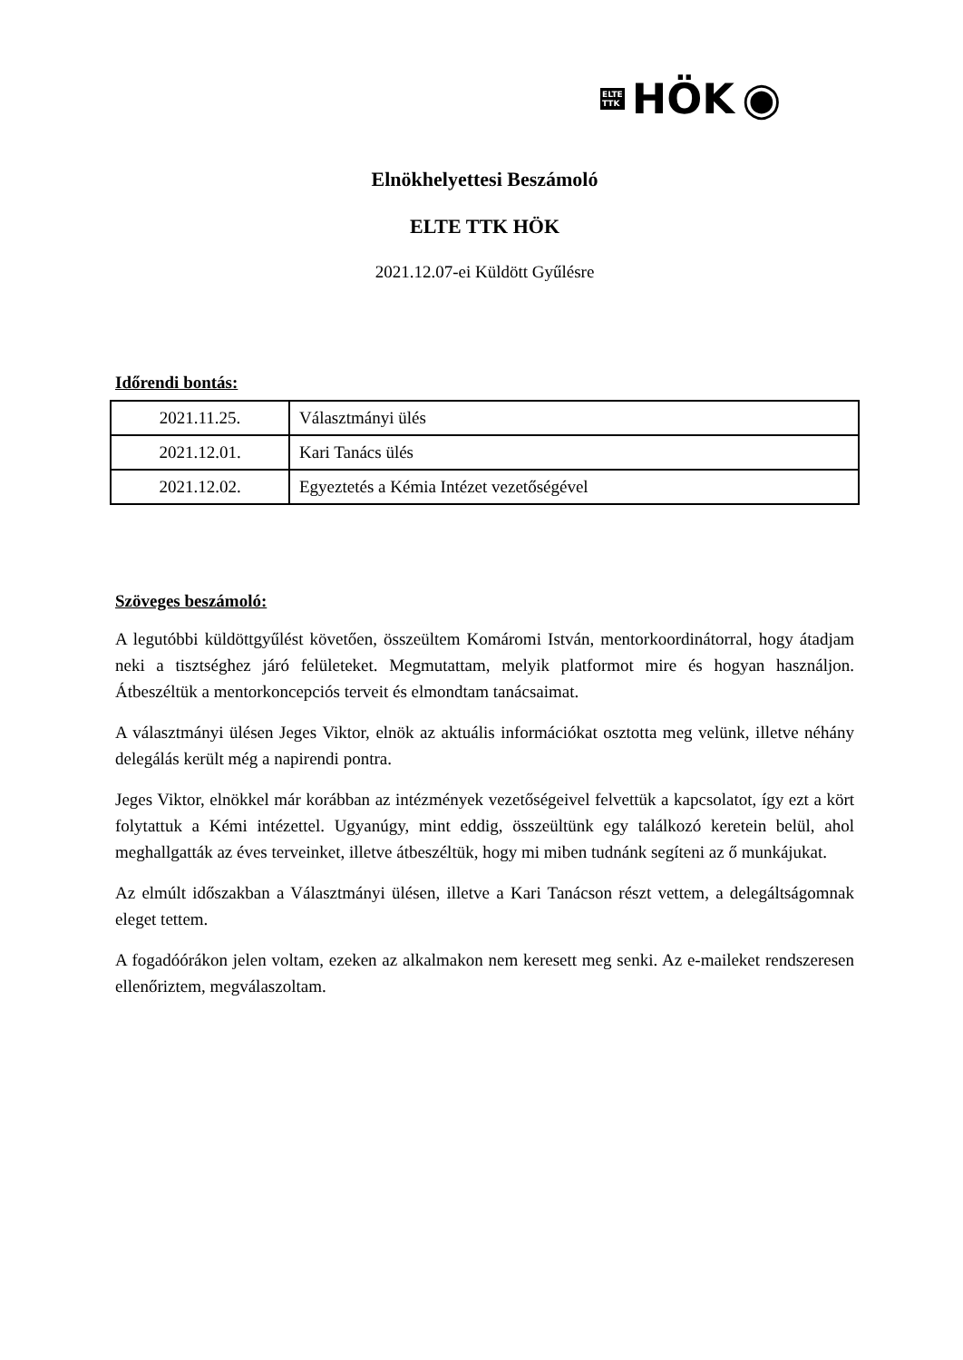ELTE
TTK
HÖK ◉
Elnökhelyettesi Beszámoló
ELTE TTK HÖK
2021.12.07-ei Küldött Gyűlésre
Időrendi bontás:
| 2021.11.25. | Választmányi ülés |
| 2021.12.01. | Kari Tanács ülés |
| 2021.12.02. | Egyeztetés a Kémia Intézet vezetőségével |
Szöveges beszámoló:
A legutóbbi küldöttgyűlést követően, összeültem Komáromi István, mentorkoordinátorral, hogy átadjam neki a tisztséghez járó felületeket. Megmutattam, melyik platformot mire és hogyan használjon. Átbeszéltük a mentorkoncepciós terveit és elmondtam tanácsaimat.
A választmányi ülésen Jeges Viktor, elnök az aktuális információkat osztotta meg velünk, illetve néhány delegálás került még a napirendi pontra.
Jeges Viktor, elnökkel már korábban az intézmények vezetőségeivel felvettük a kapcsolatot, így ezt a kört folytattuk a Kémi intézettel. Ugyanúgy, mint eddig, összeültünk egy találkozó keretein belül, ahol meghallgatták az éves terveinket, illetve átbeszéltük, hogy mi miben tudnánk segíteni az ő munkájukat.
Az elmúlt időszakban a Választmányi ülésen, illetve a Kari Tanácson részt vettem, a delegáltságomnak eleget tettem.
A fogadóórákon jelen voltam, ezeken az alkalmakon nem keresett meg senki. Az e-maileket rendszeresen ellenőriztem, megválaszoltam.